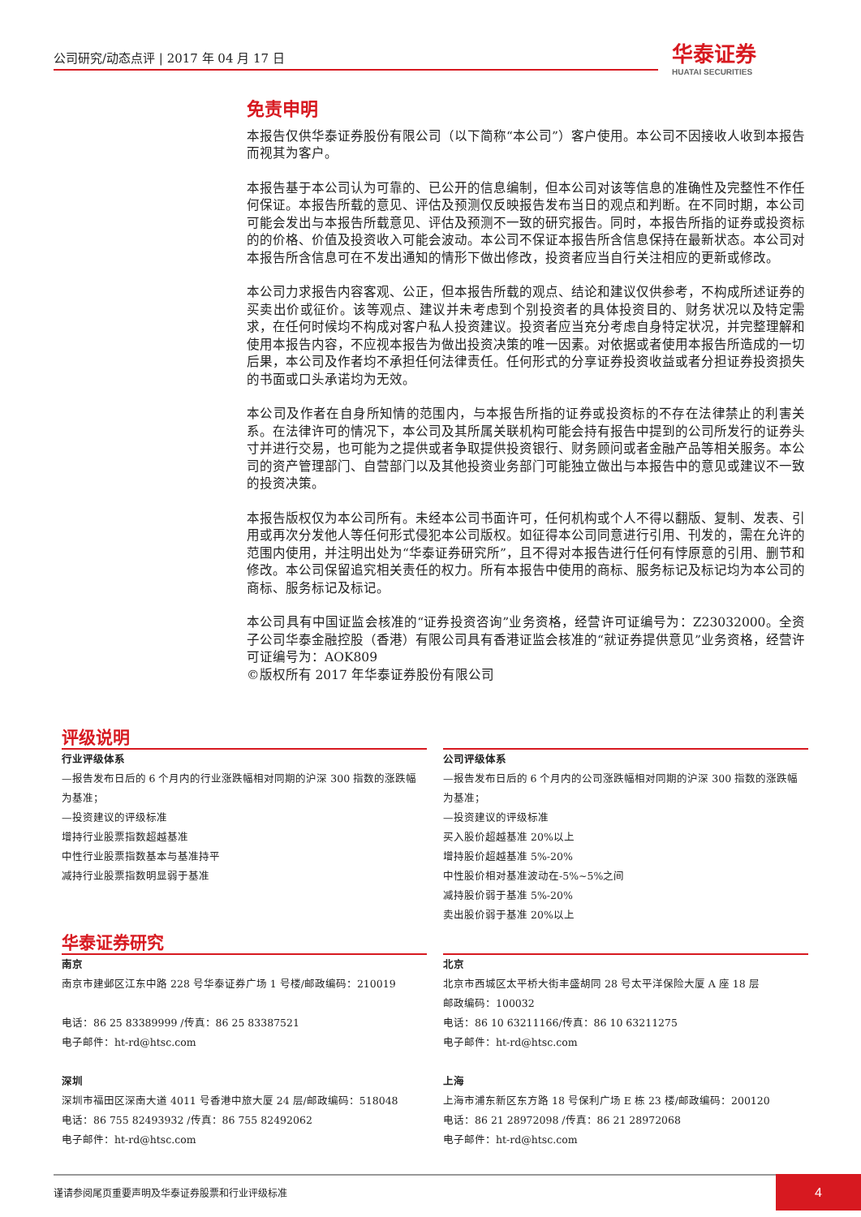公司研究/动态点评 | 2017 年 04 月 17 日
华泰证券
HUATAI SECURITIES
免责申明
本报告仅供华泰证券股份有限公司（以下简称“本公司”）客户使用。本公司不因接收人收到本报告而视其为客户。
本报告基于本公司认为可靠的、已公开的信息编制，但本公司对该等信息的准确性及完整性不作任何保证。本报告所载的意见、评估及预测仅反映报告发布当日的观点和判断。在不同时期，本公司可能会发出与本报告所载意见、评估及预测不一致的研究报告。同时，本报告所指的证券或投资标的的价格、价值及投资收入可能会波动。本公司不保证本报告所含信息保持在最新状态。本公司对本报告所含信息可在不发出通知的情形下做出修改，投资者应当自行关注相应的更新或修改。
本公司力求报告内容客观、公正，但本报告所载的观点、结论和建议仅供参考，不构成所述证券的买卖出价或征价。该等观点、建议并未考虑到个别投资者的具体投资目的、财务状况以及特定需求，在任何时候均不构成对客户私人投资建议。投资者应当充分考虑自身特定状况，并完整理解和使用本报告内容，不应视本报告为做出投资决策的唯一因素。对依据或者使用本报告所造成的一切后果，本公司及作者均不承担任何法律责任。任何形式的分享证券投资收益或者分担证券投资损失的书面或口头承诺均为无效。
本公司及作者在自身所知情的范围内，与本报告所指的证券或投资标的不存在法律禁止的利害关系。在法律许可的情况下，本公司及其所属关联机构可能会持有报告中提到的公司所发行的证券头寸并进行交易，也可能为之提供或者争取提供投资银行、财务顾问或者金融产品等相关服务。本公司的资产管理部门、自营部门以及其他投资业务部门可能独立做出与本报告中的意见或建议不一致的投资决策。
本报告版权仅为本公司所有。未经本公司书面许可，任何机构或个人不得以翻版、复制、发表、引用或再次分发他人等任何形式侵犯本公司版权。如征得本公司同意进行引用、刊发的，需在允许的范围内使用，并注明出处为“华泰证券研究所”，且不得对本报告进行任何有悖原意的引用、删节和修改。本公司保留追究相关责任的权力。所有本报告中使用的商标、服务标记及标记均为本公司的商标、服务标记及标记。
本公司具有中国证监会核准的“证券投资咨询”业务资格，经营许可证编号为：Z23032000。全资子公司华泰金融控股（香港）有限公司具有香港证监会核准的“就证券提供意见”业务资格，经营许可证编号为：AOK809
©版权所有 2017 年华泰证券股份有限公司
评级说明
行业评级体系
—报告发布日后的 6 个月内的行业涨跌幅相对同期的沪深 300 指数的涨跌幅为基准；
—投资建议的评级标准
增持行业股票指数超越基准
中性行业股票指数基本与基准持平
减持行业股票指数明显弱于基准
公司评级体系
—报告发布日后的 6 个月内的公司涨跌幅相对同期的沪深 300 指数的涨跌幅为基准；
—投资建议的评级标准
买入股价超越基准 20%以上
增持股价超越基准 5%-20%
中性股价相对基准波动在-5%~5%之间
减持股价弱于基准 5%-20%
卖出股价弱于基准 20%以上
华泰证券研究
南京
南京市建邺区江东中路 228 号华泰证券广场 1 号楼/邮政编码：210019
电话：86 25 83389999 /传真：86 25 83387521
电子邮件：ht-rd@htsc.com
深圳
深圳市福田区深南大道 4011 号香港中旅大厦 24 层/邮政编码：518048
电话：86 755 82493932 /传真：86 755 82492062
电子邮件：ht-rd@htsc.com
北京
北京市西城区太平桥大街丰盛胡同 28 号太平洋保险大厦 A 座 18 层
邮政编码：100032
电话：86 10 63211166/传真：86 10 63211275
电子邮件：ht-rd@htsc.com
上海
上海市浦东新区东方路 18 号保利广场 E 栋 23 楼/邮政编码：200120
电话：86 21 28972098 /传真：86 21 28972068
电子邮件：ht-rd@htsc.com
谨请参阅尾页重要声明及华泰证券股票和行业评级标准
4